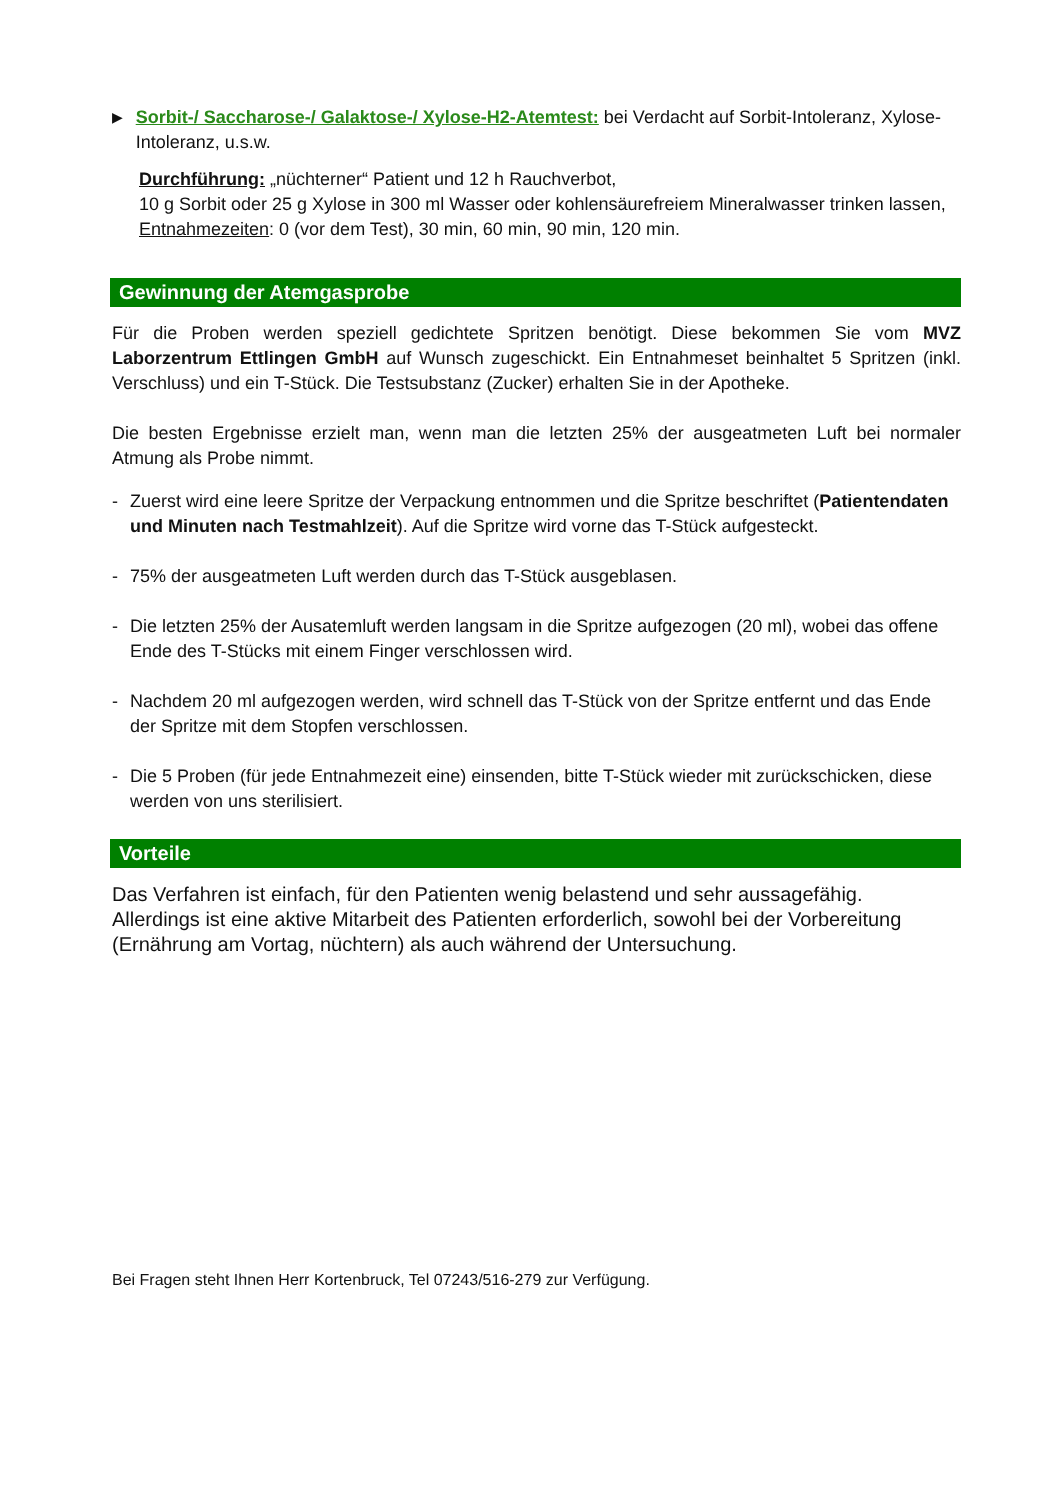▶
Sorbit-/ Saccharose-/ Galaktose-/ Xylose-H2-Atemtest: bei Verdacht auf Sorbit-Intoleranz, Xylose-Intoleranz, u.s.w.
Durchführung: „nüchterner“ Patient und 12 h Rauchverbot,
10 g Sorbit oder 25 g Xylose in 300 ml Wasser oder kohlensäurefreiem Mineralwasser trinken lassen,
Entnahmezeiten: 0 (vor dem Test), 30 min, 60 min, 90 min, 120 min.
Gewinnung der Atemgasprobe
Für die Proben werden speziell gedichtete Spritzen benötigt. Diese bekommen Sie vom MVZ Laborzentrum Ettlingen GmbH auf Wunsch zugeschickt. Ein Entnahmeset beinhaltet 5 Spritzen (inkl. Verschluss) und ein T-Stück. Die Testsubstanz (Zucker) erhalten Sie in der Apotheke.
Die besten Ergebnisse erzielt man, wenn man die letzten 25% der ausgeatmeten Luft bei normaler Atmung als Probe nimmt.
- Zuerst wird eine leere Spritze der Verpackung entnommen und die Spritze beschriftet (Patientendaten und Minuten nach Testmahlzeit). Auf die Spritze wird vorne das T-Stück aufgesteckt.
- 75% der ausgeatmeten Luft werden durch das T-Stück ausgeblasen.
- Die letzten 25% der Ausatemluft werden langsam in die Spritze aufgezogen (20 ml), wobei das offene Ende des T-Stücks mit einem Finger verschlossen wird.
- Nachdem 20 ml aufgezogen werden, wird schnell das T-Stück von der Spritze entfernt und das Ende der Spritze mit dem Stopfen verschlossen.
- Die 5 Proben (für jede Entnahmezeit eine) einsenden, bitte T-Stück wieder mit zurückschicken, diese werden von uns sterilisiert.
Vorteile
Das Verfahren ist einfach, für den Patienten wenig belastend und sehr aussagefähig.
Allerdings ist eine aktive Mitarbeit des Patienten erforderlich, sowohl bei der Vorbereitung (Ernährung am Vortag, nüchtern) als auch während der Untersuchung.
Bei Fragen steht Ihnen Herr Kortenbruck, Tel 07243/516-279 zur Verfügung.